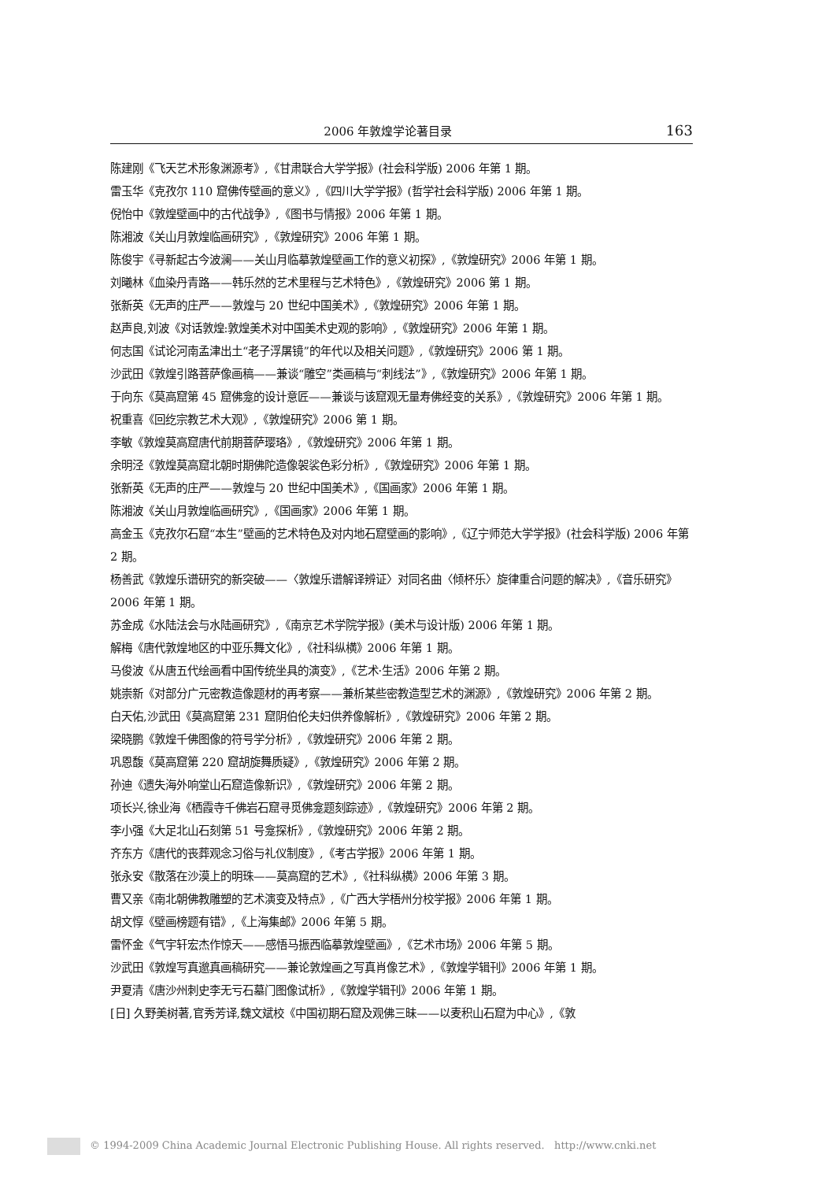2006 年敦煌学论著目录 163
陈建刚《飞天艺术形象渊源考》,《甘肃联合大学学报》(社会科学版) 2006 年第 1 期。
雷玉华《克孜尔 110 窟佛传壁画的意义》,《四川大学学报》(哲学社会科学版) 2006 年第 1 期。
倪怡中《敦煌壁画中的古代战争》,《图书与情报》2006 年第 1 期。
陈湘波《关山月敦煌临画研究》,《敦煌研究》2006 年第 1 期。
陈俊宇《寻新起古今波澜——关山月临摹敦煌壁画工作的意义初探》,《敦煌研究》2006 年第 1 期。
刘曦林《血染丹青路——韩乐然的艺术里程与艺术特色》,《敦煌研究》2006 第 1 期。
张新英《无声的庄严——敦煌与 20 世纪中国美术》,《敦煌研究》2006 年第 1 期。
赵声良,刘波《对话敦煌:敦煌美术对中国美术史观的影响》,《敦煌研究》2006 年第 1 期。
何志国《试论河南孟津出土“老子浮屠镜”的年代以及相关问题》,《敦煌研究》2006 第 1 期。
沙武田《敦煌引路菩萨像画稿——兼谈“雕空”类画稿与“刺线法”》,《敦煌研究》2006 年第 1 期。
于向东《莫高窟第 45 窟佛龛的设计意匠——兼谈与该窟观无量寿佛经变的关系》,《敦煌研究》2006 年第 1 期。
祝重喜《回纥宗教艺术大观》,《敦煌研究》2006 第 1 期。
李敏《敦煌莫高窟唐代前期菩萨璎珞》,《敦煌研究》2006 年第 1 期。
余明泾《敦煌莫高窟北朝时期佛陀造像袈裟色彩分析》,《敦煌研究》2006 年第 1 期。
张新英《无声的庄严——敦煌与 20 世纪中国美术》,《国画家》2006 年第 1 期。
陈湘波《关山月敦煌临画研究》,《国画家》2006 年第 1 期。
高金玉《克孜尔石窟“本生”壁画的艺术特色及对内地石窟壁画的影响》,《辽宁师范大学学报》(社会科学版) 2006 年第 2 期。
杨善武《敦煌乐谱研究的新突破——〈敦煌乐谱解译辨证〉对同名曲〈倾杯乐〉旋律重合问题的解决》,《音乐研究》2006 年第 1 期。
苏金成《水陆法会与水陆画研究》,《南京艺术学院学报》(美术与设计版) 2006 年第 1 期。
解梅《唐代敦煌地区的中亚乐舞文化》,《社科纵横》2006 年第 1 期。
马俊波《从唐五代绘画看中国传统坐具的演变》,《艺术·生活》2006 年第 2 期。
姚崇新《对部分广元密教造像题材的再考察——兼析某些密教造型艺术的渊源》,《敦煌研究》2006 年第 2 期。
白天佑,沙武田《莫高窟第 231 窟阴伯伦夫妇供养像解析》,《敦煌研究》2006 年第 2 期。
梁晓鹏《敦煌千佛图像的符号学分析》,《敦煌研究》2006 年第 2 期。
巩恩馥《莫高窟第 220 窟胡旋舞质疑》,《敦煌研究》2006 年第 2 期。
孙迪《遗失海外响堂山石窟造像新识》,《敦煌研究》2006 年第 2 期。
项长兴,徐业海《栖霞寺千佛岩石窟寻觅佛龛题刻踪迹》,《敦煌研究》2006 年第 2 期。
李小强《大足北山石刻第 51 号龛探析》,《敦煌研究》2006 年第 2 期。
齐东方《唐代的丧葬观念习俗与礼仪制度》,《考古学报》2006 年第 1 期。
张永安《散落在沙漠上的明珠——莫高窟的艺术》,《社科纵横》2006 年第 3 期。
曹又亲《南北朝佛教雕塑的艺术演变及特点》,《广西大学梧州分校学报》2006 年第 1 期。
胡文惇《壁画榜题有错》,《上海集邮》2006 年第 5 期。
雷怀金《气宇轩宏杰作惊天——感悟马振西临摹敦煌壁画》,《艺术市场》2006 年第 5 期。
沙武田《敦煌写真邈真画稿研究——兼论敦煌画之写真肖像艺术》,《敦煌学辑刊》2006 年第 1 期。
尹夏清《唐沙州刺史李无亏石墓门图像试析》,《敦煌学辑刊》2006 年第 1 期。
[日] 久野美树著,官秀芳译,魏文斌校《中国初期石窟及观佛三昧——以麦积山石窟为中心》,《敦
© 1994-2009 China Academic Journal Electronic Publishing House. All rights reserved. http://www.cnki.net